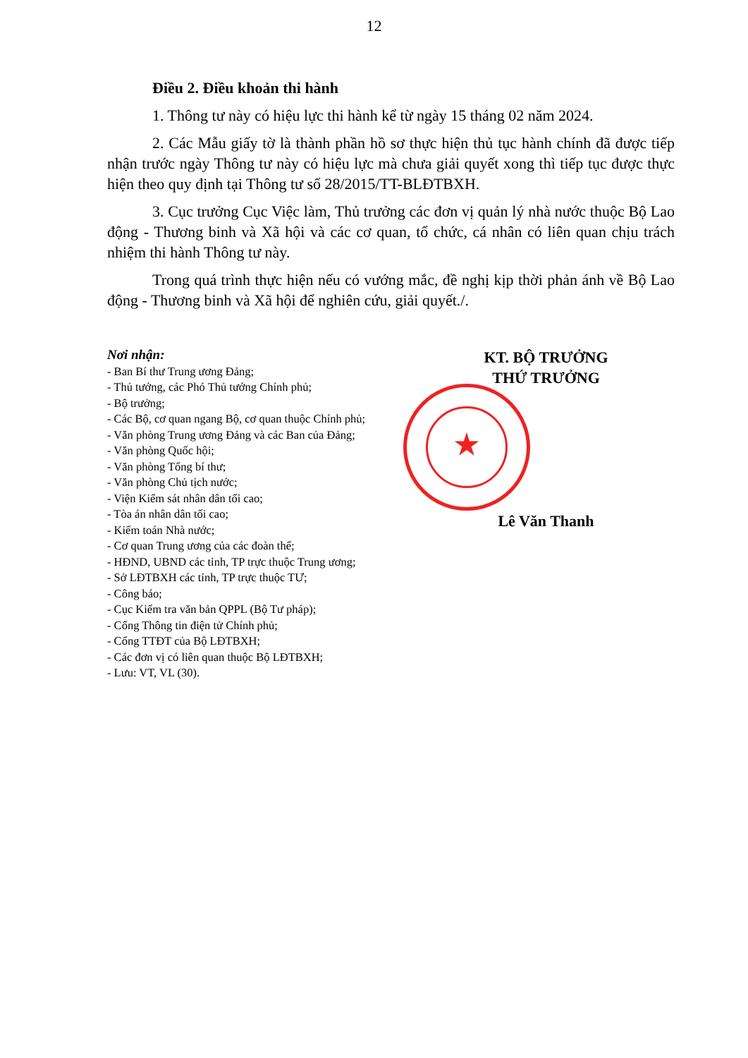12
Điều 2. Điều khoản thi hành
1. Thông tư này có hiệu lực thi hành kể từ ngày 15 tháng 02 năm 2024.
2. Các Mẫu giấy tờ là thành phần hồ sơ thực hiện thủ tục hành chính đã được tiếp nhận trước ngày Thông tư này có hiệu lực mà chưa giải quyết xong thì tiếp tục được thực hiện theo quy định tại Thông tư số 28/2015/TT-BLĐTBXH.
3. Cục trưởng Cục Việc làm, Thủ trưởng các đơn vị quản lý nhà nước thuộc Bộ Lao động - Thương binh và Xã hội và các cơ quan, tổ chức, cá nhân có liên quan chịu trách nhiệm thi hành Thông tư này.
Trong quá trình thực hiện nếu có vướng mắc, đề nghị kịp thời phản ánh về Bộ Lao động - Thương binh và Xã hội để nghiên cứu, giải quyết./.
Nơi nhận:
- Ban Bí thư Trung ương Đảng;
- Thủ tướng, các Phó Thủ tướng Chính phủ;
- Bộ trưởng;
- Các Bộ, cơ quan ngang Bộ, cơ quan thuộc Chính phủ;
- Văn phòng Trung ương Đảng và các Ban của Đảng;
- Văn phòng Quốc hội;
- Văn phòng Tổng bí thư;
- Văn phòng Chủ tịch nước;
- Viện Kiểm sát nhân dân tối cao;
- Tòa án nhân dân tối cao;
- Kiểm toán Nhà nước;
- Cơ quan Trung ương của các đoàn thể;
- HĐND, UBND các tỉnh, TP trực thuộc Trung ương;
- Sở LĐTBXH các tỉnh, TP trực thuộc TƯ;
- Công báo;
- Cục Kiểm tra văn bản QPPL (Bộ Tư pháp);
- Cổng Thông tin điện tử Chính phủ;
- Cổng TTĐT của Bộ LĐTBXH;
- Các đơn vị có liên quan thuộc Bộ LĐTBXH;
- Lưu: VT, VL (30).
KT. BỘ TRƯỞNG
THỨ TRƯỞNG
★
Lê Văn Thanh